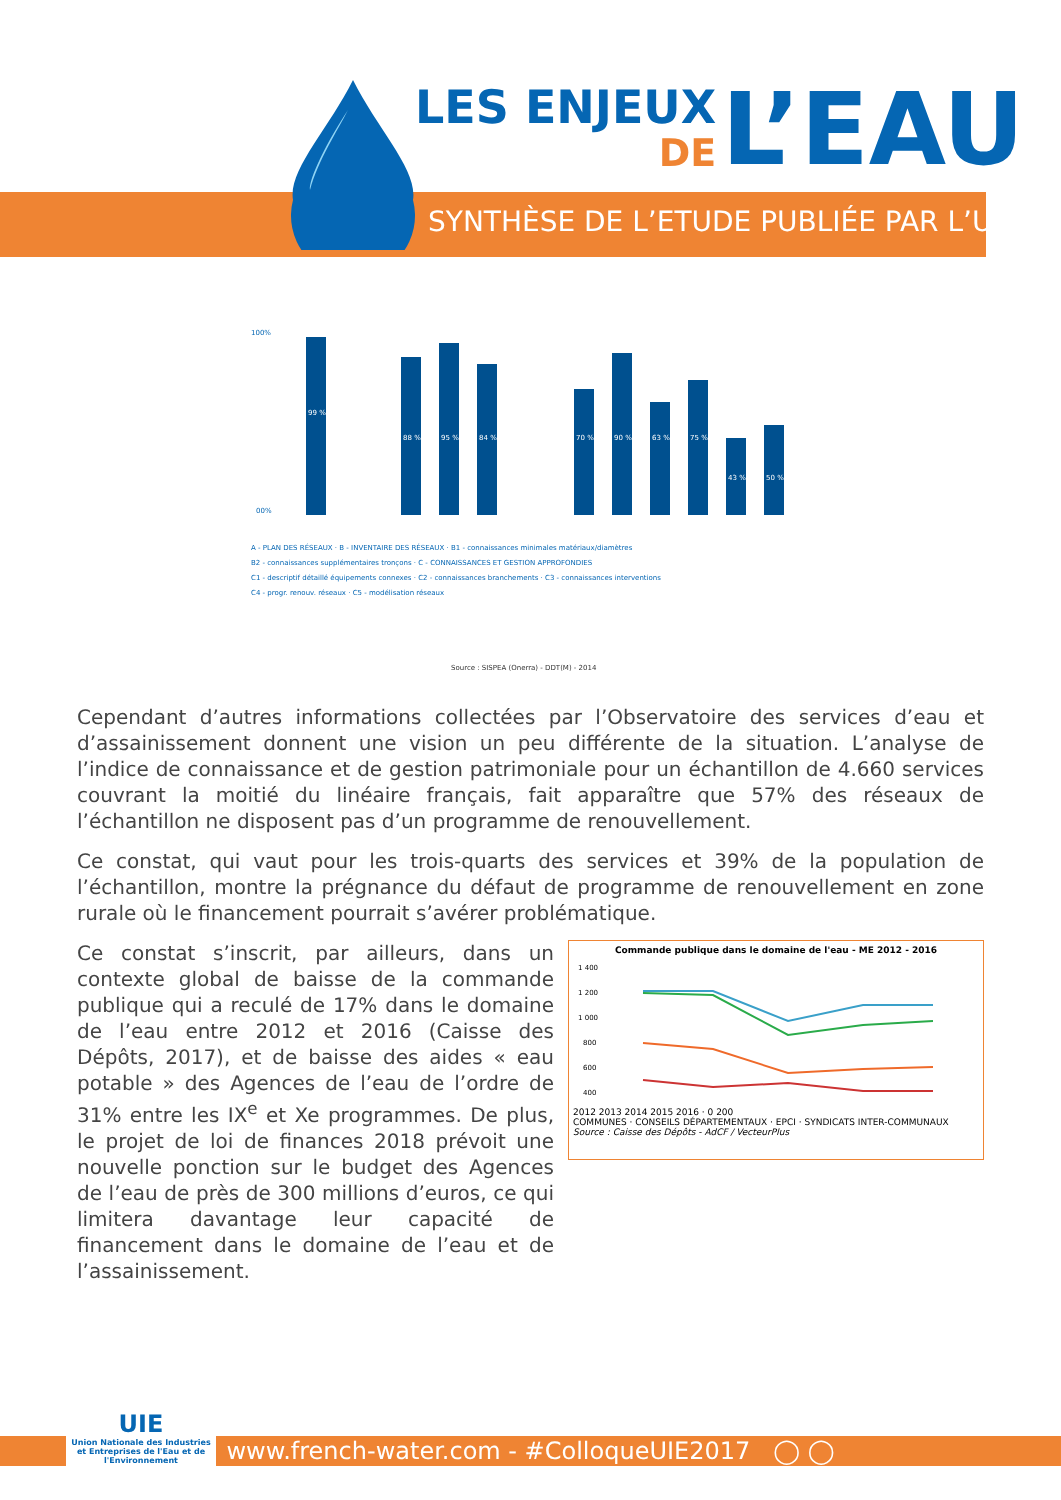LES ENJEUX
DE
L’EAU
SYNTHÈSE DE L’ETUDE PUBLIÉE PAR L’UIE
100%
00%
99 %
88 %
95 %
84 %
70 %
90 %
63 %
75 %
43 %
50 %
A - PLAN DES RÉSEAUX · B - INVENTAIRE DES RÉSEAUX · B1 - connaissances minimales matériaux/diamètres
B2 - connaissances supplémentaires tronçons · C - CONNAISSANCES ET GESTION APPROFONDIES
C1 - descriptif détaillé équipements connexes · C2 - connaissances branchements · C3 - connaissances interventions
C4 - progr. renouv. réseaux · C5 - modélisation réseaux
Source : SISPEA (Onerra) - DDT(M) - 2014
Cependant d’autres informations collectées par l’Observatoire des services d’eau et d’assainissement donnent une vision un peu différente de la situation. L’analyse de l’indice de connaissance et de gestion patrimoniale pour un échantillon de 4.660 services couvrant la moitié du linéaire français, fait apparaître que 57% des réseaux de l’échantillon ne disposent pas d’un programme de renouvellement.
Ce constat, qui vaut pour les trois-quarts des services et 39% de la population de l’échantillon, montre la prégnance du défaut de programme de renouvellement en zone rurale où le financement pourrait s’avérer problématique.
Ce constat s’inscrit, par ailleurs, dans un contexte global de baisse de la commande publique qui a reculé de 17% dans le domaine de l’eau entre 2012 et 2016 (Caisse des Dépôts, 2017), et de baisse des aides « eau potable » des Agences de l’eau de l’ordre de 31% entre les IX<sup>e</sup> et Xe programmes. De plus, le projet de loi de finances 2018 prévoit une nouvelle ponction sur le budget des Agences de l’eau de près de 300 millions d’euros, ce qui limitera davantage leur capacité de financement dans le domaine de l’eau et de l’assainissement.
Commande publique dans le domaine de l'eau - ME 2012 - 2016
1 400
1 200
1 000
800
600
400
2012 2013 2014 2015 2016 · 0 200
COMMUNES · CONSEILS DÉPARTEMENTAUX · EPCI · SYNDICATS INTER-COMMUNAUX
Source : Caisse des Dépôts - AdCF / VecteurPlus
www.french-water.com - #ColloqueUIE2017 ◯ ◯
UIE
Union Nationale des Industries et Entreprises de l'Eau et de l'Environnement